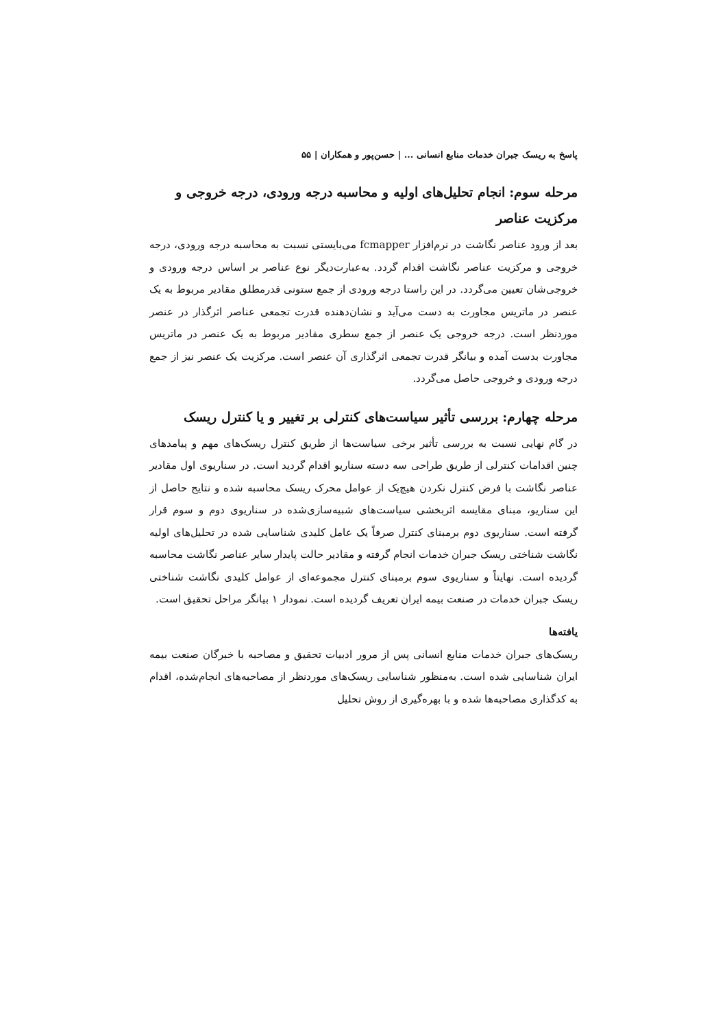پاسخ به ریسک جبران خدمات منابع انسانی ... | حسن‌پور و همکاران | ۵۵
مرحله سوم: انجام تحلیل‌های اولیه و محاسبه درجه ورودی، درجه خروجی و مرکزیت عناصر
بعد از ورود عناصر نگاشت در نرم‌افزار fcmapper می‌بایستی نسبت به محاسبه درجه ورودی، درجه خروجی و مرکزیت عناصر نگاشت اقدام گردد. به‌عبارت‌دیگر نوع عناصر بر اساس درجه ورودی و خروجی‌شان تعیین می‌گردد. در این راستا درجه ورودی از جمع ستونی قدرمطلق مقادیر مربوط به یک عنصر در ماتریس مجاورت به دست می‌آید و نشان‌دهنده قدرت تجمعی عناصر اثرگذار در عنصر موردنظر است. درجه خروجی یک عنصر از جمع سطری مقادیر مربوط به یک عنصر در ماتریس مجاورت بدست آمده و بیانگر قدرت تجمعی اثرگذاری آن عنصر است. مرکزیت یک عنصر نیز از جمع درجه ورودی و خروجی حاصل می‌گردد.
مرحله چهارم: بررسی تأثیر سیاست‌های کنترلی بر تغییر و یا کنترل ریسک
در گام نهایی نسبت به بررسی تأثیر برخی سیاست‌ها از طریق کنترل ریسک‌های مهم و پیامدهای چنین اقدامات کنترلی از طریق طراحی سه دسته سناریو اقدام گردید است. در سناریوی اول مقادیر عناصر نگاشت با فرض کنترل نکردن هیچ‌یک از عوامل محرک ریسک محاسبه شده و نتایج حاصل از این سناریو، مبنای مقایسه اثربخشی سیاست‌های شبیه‌سازی‌شده در سناریوی دوم و سوم قرار گرفته است. سناریوی دوم برمبنای کنترل صرفاً یک عامل کلیدی شناسایی شده در تحلیل‌های اولیه نگاشت شناختی ریسک جبران خدمات انجام گرفته و مقادیر حالت پایدار سایر عناصر نگاشت محاسبه گردیده است. نهایتاً و سناریوی سوم برمبنای کنترل مجموعه‌ای از عوامل کلیدی نگاشت شناختی ریسک جبران خدمات در صنعت بیمه ایران تعریف گردیده است. نمودار ۱ بیانگر مراحل تحقیق است.
یافته‌ها
ریسک‌های جبران خدمات منابع انسانی پس از مرور ادبیات تحقیق و مصاحبه با خبرگان صنعت بیمه ایران شناسایی شده است. به‌منظور شناسایی ریسک‌های موردنظر از مصاحبه‌های انجام‌شده، اقدام به کدگذاری مصاحبه‌ها شده و با بهره‌گیری از روش تحلیل